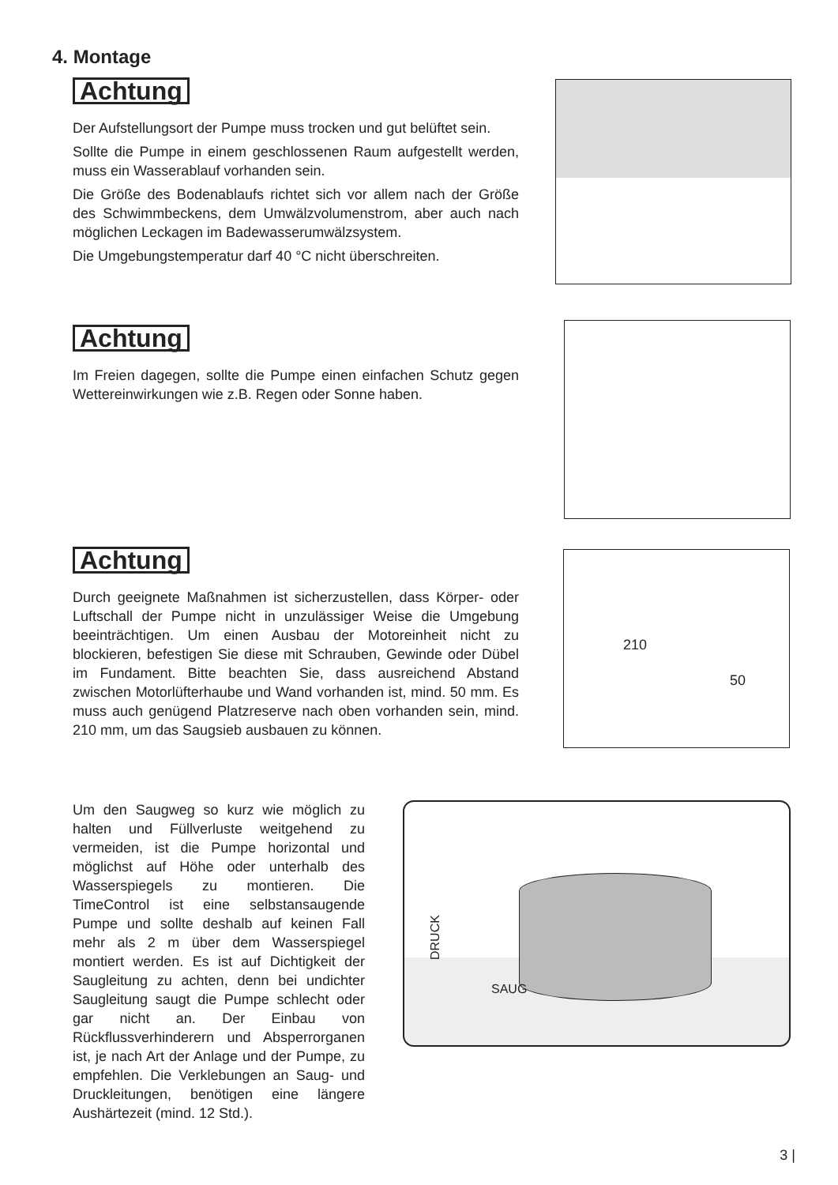4. Montage
Achtung
Der Aufstellungsort der Pumpe muss trocken und gut belüftet sein.
Sollte die Pumpe in einem geschlossenen Raum aufgestellt werden, muss ein Wasserablauf vorhanden sein.
Die Größe des Bodenablaufs richtet sich vor allem nach der Größe des Schwimmbeckens, dem Umwälzvolumenstrom, aber auch nach möglichen Leckagen im Badewasserumwälzsystem.
Die Umgebungstemperatur darf 40 °C nicht überschreiten.
Achtung
Im Freien dagegen, sollte die Pumpe einen einfachen Schutz gegen Wettereinwirkungen wie z.B. Regen oder Sonne haben.
Achtung
Durch geeignete Maßnahmen ist sicherzustellen, dass Körper- oder Luftschall der Pumpe nicht in unzulässiger Weise die Umgebung beeinträchtigen. Um einen Ausbau der Motoreinheit nicht zu blockieren, befestigen Sie diese mit Schrauben, Gewinde oder Dübel im Fundament. Bitte beachten Sie, dass ausreichend Abstand zwischen Motorlüfterhaube und Wand vorhanden ist, mind. 50 mm. Es muss auch genügend Platzreserve nach oben vorhanden sein, mind. 210 mm, um das Saugsieb ausbauen zu können.
210
50
Um den Saugweg so kurz wie möglich zu halten und Füllverluste weitgehend zu vermeiden, ist die Pumpe horizontal und möglichst auf Höhe oder unterhalb des Wasserspiegels zu montieren. Die TimeControl ist eine selbstansaugende Pumpe und sollte deshalb auf keinen Fall mehr als 2 m über dem Wasserspiegel montiert werden. Es ist auf Dichtigkeit der Saugleitung zu achten, denn bei undichter Saugleitung saugt die Pumpe schlecht oder gar nicht an. Der Einbau von Rückflussverhinderern und Absperrorganen ist, je nach Art der Anlage und der Pumpe, zu empfehlen. Die Verklebungen an Saug- und Druckleitungen, benötigen eine längere Aushärtezeit (mind. 12 Std.).
DRUCK
SAUG
3 |